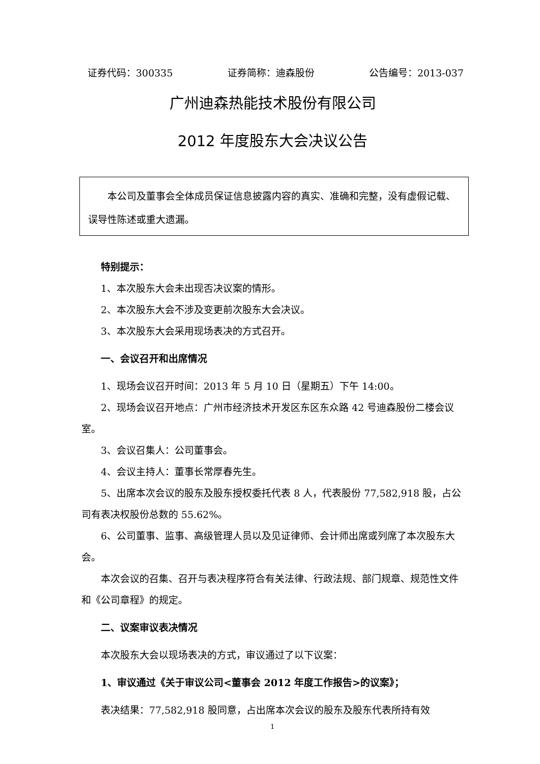证券代码：300335 证券简称：迪森股份 公告编号：2013-037
广州迪森热能技术股份有限公司
2012 年度股东大会决议公告
本公司及董事会全体成员保证信息披露内容的真实、准确和完整，没有虚假记载、误导性陈述或重大遗漏。
特别提示：
1、本次股东大会未出现否决议案的情形。
2、本次股东大会不涉及变更前次股东大会决议。
3、本次股东大会采用现场表决的方式召开。
一、会议召开和出席情况
1、现场会议召开时间：2013 年 5 月 10 日（星期五）下午 14:00。
2、现场会议召开地点：广州市经济技术开发区东区东众路 42 号迪森股份二楼会议室。
3、会议召集人：公司董事会。
4、会议主持人：董事长常厚春先生。
5、出席本次会议的股东及股东授权委托代表 8 人，代表股份 77,582,918 股，占公司有表决权股份总数的 55.62%。
6、公司董事、监事、高级管理人员以及见证律师、会计师出席或列席了本次股东大会。
本次会议的召集、召开与表决程序符合有关法律、行政法规、部门规章、规范性文件和《公司章程》的规定。
二、议案审议表决情况
本次股东大会以现场表决的方式，审议通过了以下议案：
1、审议通过《关于审议公司<董事会 2012 年度工作报告>的议案》；
表决结果：77,582,918 股同意，占出席本次会议的股东及股东代表所持有效
1